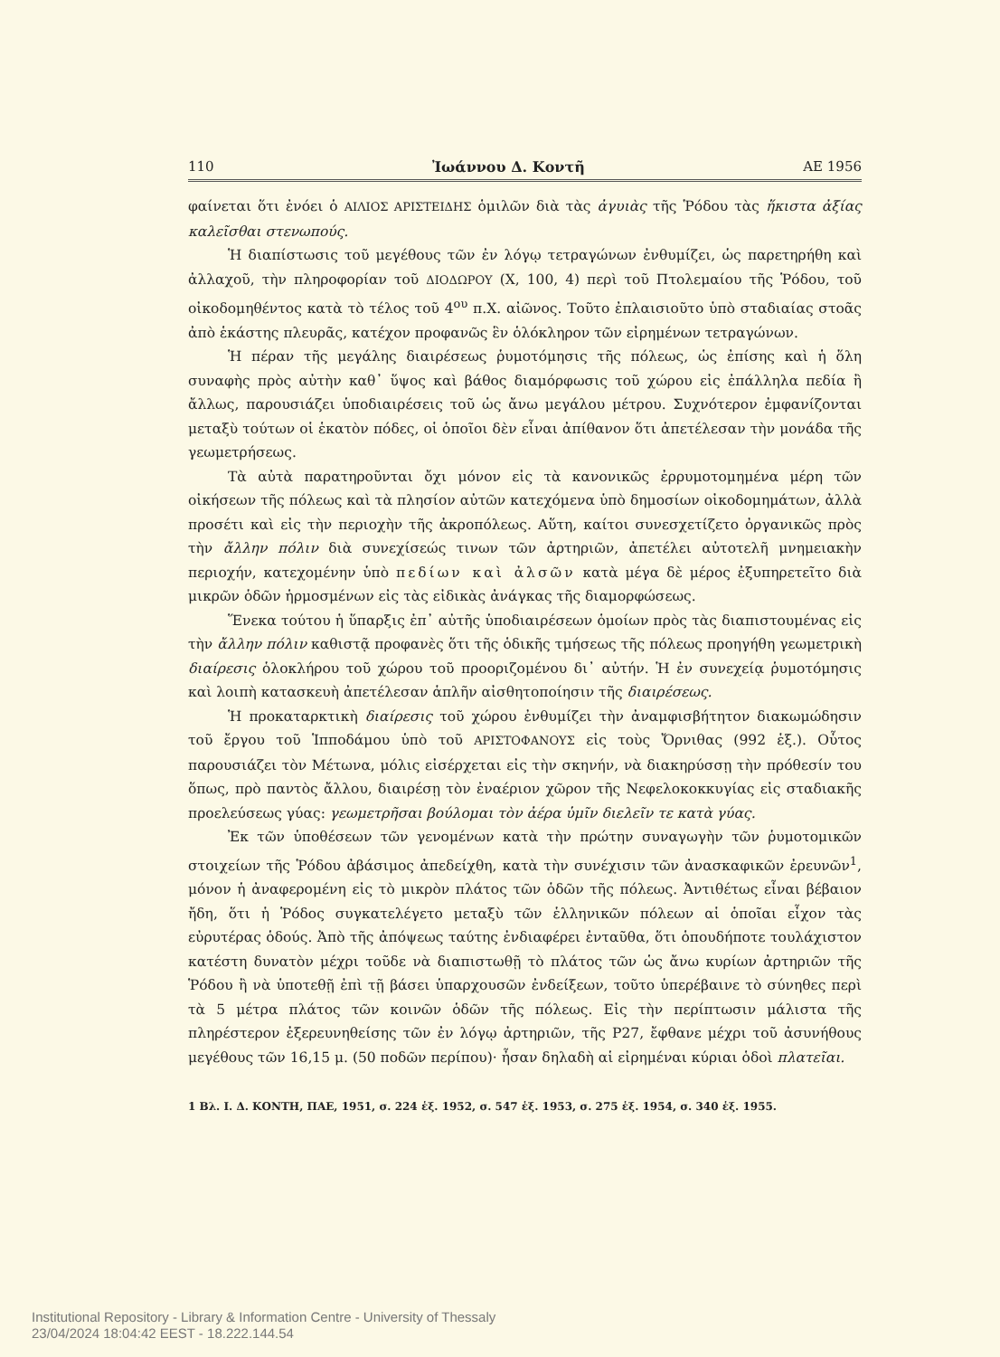110 Ἰωάννου Δ. Κοντῆ ΑΕ 1956
φαίνεται ὅτι ἐνόει ὁ ΑΙΛΙΟΣ ΑΡΙΣΤΕΙΔΗΣ ὁμιλῶν διὰ τὰς ἀγυιὰς τῆς Ῥόδου τὰς ἥκιστα ἀξίας καλεῖσθαι στενωπούς.
Ἡ διαπίστωσις τοῦ μεγέθους τῶν ἐν λόγῳ τετραγώνων ἐνθυμίζει, ὡς παρετηρήθη καὶ ἀλλαχοῦ, τὴν πληροφορίαν τοῦ ΔΙΟΔΩΡΟΥ (Χ, 100, 4) περὶ τοῦ Πτολεμαίου τῆς Ῥόδου, τοῦ οἰκοδομηθέντος κατὰ τὸ τέλος τοῦ 4<sup>ου</sup> π.Χ. αἰῶνος. Τοῦτο ἐπλαισιοῦτο ὑπὸ σταδιαίας στοᾶς ἀπὸ ἑκάστης πλευρᾶς, κατέχον προφανῶς ἓν ὁλόκληρον τῶν εἰρημένων τετραγώνων.
Ἡ πέραν τῆς μεγάλης διαιρέσεως ῥυμοτόμησις τῆς πόλεως, ὡς ἐπίσης καὶ ἡ ὅλη συναφὴς πρὸς αὐτὴν καθ᾿ ὕψος καὶ βάθος διαμόρφωσις τοῦ χώρου εἰς ἐπάλληλα πεδία ἢ ἄλλως, παρουσιάζει ὑποδιαιρέσεις τοῦ ὡς ἄνω μεγάλου μέτρου. Συχνότερον ἐμφανίζονται μεταξὺ τούτων οἱ ἑκατὸν πόδες, οἱ ὁποῖοι δὲν εἶναι ἀπίθανον ὅτι ἀπετέλεσαν τὴν μονάδα τῆς γεωμετρήσεως.
Τὰ αὐτὰ παρατηροῦνται ὄχι μόνον εἰς τὰ κανονικῶς ἐρρυμοτομημένα μέρη τῶν οἰκήσεων τῆς πόλεως καὶ τὰ πλησίον αὐτῶν κατεχόμενα ὑπὸ δημοσίων οἰκοδομημάτων, ἀλλὰ προσέτι καὶ εἰς τὴν περιοχὴν τῆς ἀκροπόλεως. Αὕτη, καίτοι συνεσχετίζετο ὀργανικῶς πρὸς τὴν ἄλλην πόλιν διὰ συνεχίσεώς τινων τῶν ἀρτηριῶν, ἀπετέλει αὐτοτελῆ μνημειακὴν περιοχήν, κατεχομένην ὑπὸ πεδίων καὶ ἀλσῶν κατὰ μέγα δὲ μέρος ἐξυπηρετεῖτο διὰ μικρῶν ὁδῶν ἡρμοσμένων εἰς τὰς εἰδικὰς ἀνάγκας τῆς διαμορφώσεως.
Ἕνεκα τούτου ἡ ὕπαρξις ἐπ᾿ αὐτῆς ὑποδιαιρέσεων ὁμοίων πρὸς τὰς διαπιστουμένας εἰς τὴν ἄλλην πόλιν καθιστᾷ προφανὲς ὅτι τῆς ὁδικῆς τμήσεως τῆς πόλεως προηγήθη γεωμετρικὴ διαίρεσις ὁλοκλήρου τοῦ χώρου τοῦ προοριζομένου δι᾿ αὐτήν. Ἡ ἐν συνεχείᾳ ῥυμοτόμησις καὶ λοιπὴ κατασκευὴ ἀπετέλεσαν ἁπλῆν αἰσθητοποίησιν τῆς διαιρέσεως.
Ἡ προκαταρκτικὴ διαίρεσις τοῦ χώρου ἐνθυμίζει τὴν ἀναμφισβήτητον διακωμώδησιν τοῦ ἔργου τοῦ Ἱπποδάμου ὑπὸ τοῦ ΑΡΙΣΤΟΦΑΝΟΥΣ εἰς τοὺς Ὄρνιθας (992 ἑξ.). Οὗτος παρουσιάζει τὸν Μέτωνα, μόλις εἰσέρχεται εἰς τὴν σκηνήν, νὰ διακηρύσσῃ τὴν πρόθεσίν του ὅπως, πρὸ παντὸς ἄλλου, διαιρέσῃ τὸν ἐναέριον χῶρον τῆς Νεφελοκοκκυγίας εἰς σταδιακῆς προελεύσεως γύας: γεωμετρῆσαι βούλομαι τὸν ἀέρα ὑμῖν διελεῖν τε κατὰ γύας.
Ἐκ τῶν ὑποθέσεων τῶν γενομένων κατὰ τὴν πρώτην συναγωγὴν τῶν ῥυμοτομικῶν στοιχείων τῆς Ῥόδου ἀβάσιμος ἀπεδείχθη, κατὰ τὴν συνέχισιν τῶν ἀνασκαφικῶν ἐρευνῶν<sup>1</sup>, μόνον ἡ ἀναφερομένη εἰς τὸ μικρὸν πλάτος τῶν ὁδῶν τῆς πόλεως. Ἀντιθέτως εἶναι βέβαιον ἤδη, ὅτι ἡ Ῥόδος συγκατελέγετο μεταξὺ τῶν ἑλληνικῶν πόλεων αἱ ὁποῖαι εἶχον τὰς εὐρυτέρας ὁδούς. Ἀπὸ τῆς ἀπόψεως ταύτης ἐνδιαφέρει ἐνταῦθα, ὅτι ὁπουδήποτε τουλάχιστον κατέστη δυνατὸν μέχρι τοῦδε νὰ διαπιστωθῇ τὸ πλάτος τῶν ὡς ἄνω κυρίων ἀρτηριῶν τῆς Ῥόδου ἢ νὰ ὑποτεθῇ ἐπὶ τῇ βάσει ὑπαρχουσῶν ἐνδείξεων, τοῦτο ὑπερέβαινε τὸ σύνηθες περὶ τὰ 5 μέτρα πλάτος τῶν κοινῶν ὁδῶν τῆς πόλεως. Εἰς τὴν περίπτωσιν μάλιστα τῆς πληρέστερον ἐξερευνηθείσης τῶν ἐν λόγῳ ἀρτηριῶν, τῆς Ρ27, ἔφθανε μέχρι τοῦ ἀσυνήθους μεγέθους τῶν 16,15 μ. (50 ποδῶν περίπου)· ἦσαν δηλαδὴ αἱ εἰρημέναι κύριαι ὁδοὶ πλατεῖαι.
1 Βλ. Ι. Δ. ΚΟΝΤΗ, ΠΑΕ, 1951, σ. 224 ἑξ. 1952, σ. 547 ἑξ. 1953, σ. 275 ἑξ. 1954, σ. 340 ἑξ. 1955.
Institutional Repository - Library & Information Centre - University of Thessaly
23/04/2024 18:04:42 EEST - 18.222.144.54